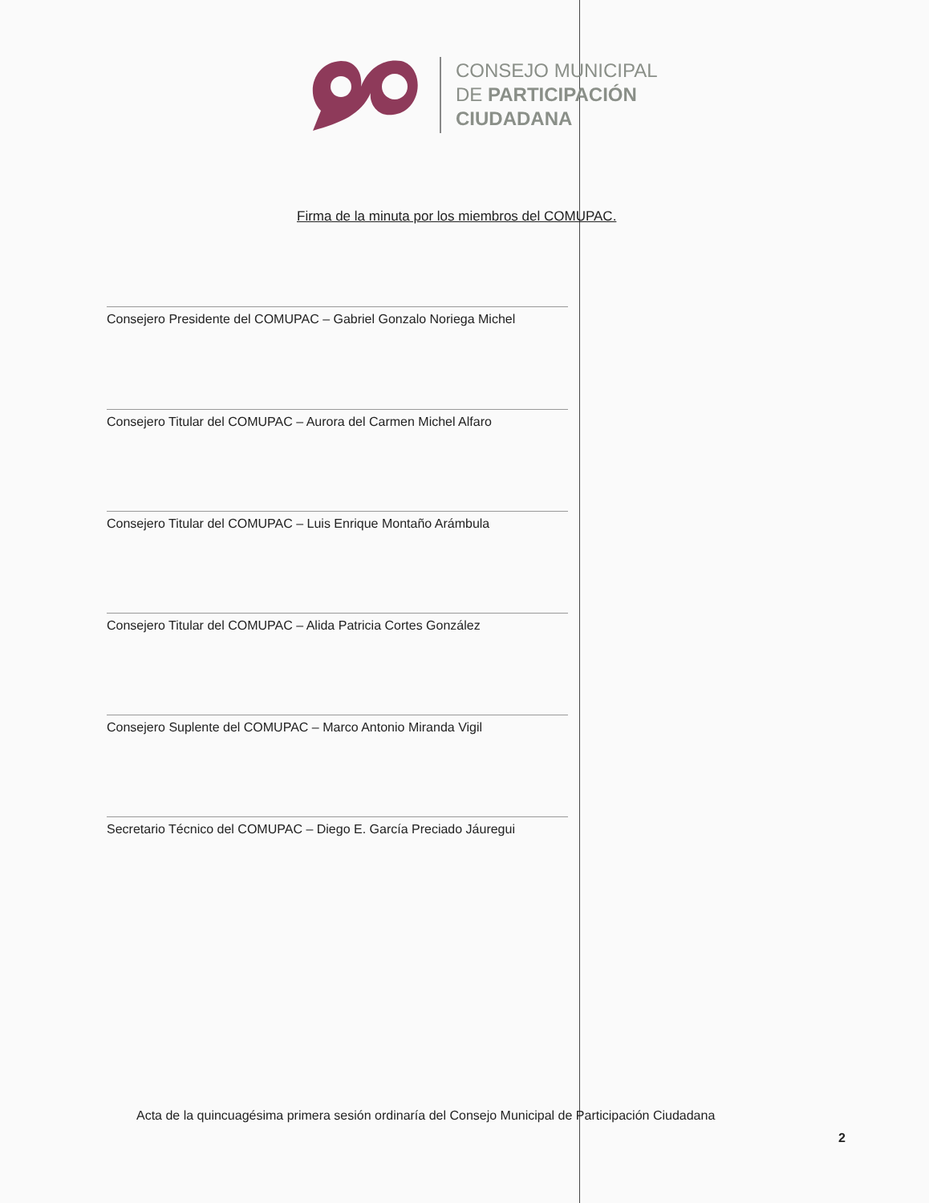CONSEJO MUNICIPAL
DE PARTICIPACIÓN
CIUDADANA
Firma de la minuta por los miembros del COMUPAC.
Consejero Presidente del COMUPAC – Gabriel Gonzalo Noriega Michel
Consejero Titular del COMUPAC – Aurora del Carmen Michel Alfaro
Consejero Titular del COMUPAC – Luis Enrique Montaño Arámbula
Consejero Titular del COMUPAC – Alida Patricia Cortes González
Consejero Suplente del COMUPAC – Marco Antonio Miranda Vigil
Secretario Técnico del COMUPAC – Diego E. García Preciado Jáuregui
Acta de la quincuagésima primera sesión ordinaría del Consejo Municipal de Participación Ciudadana
2